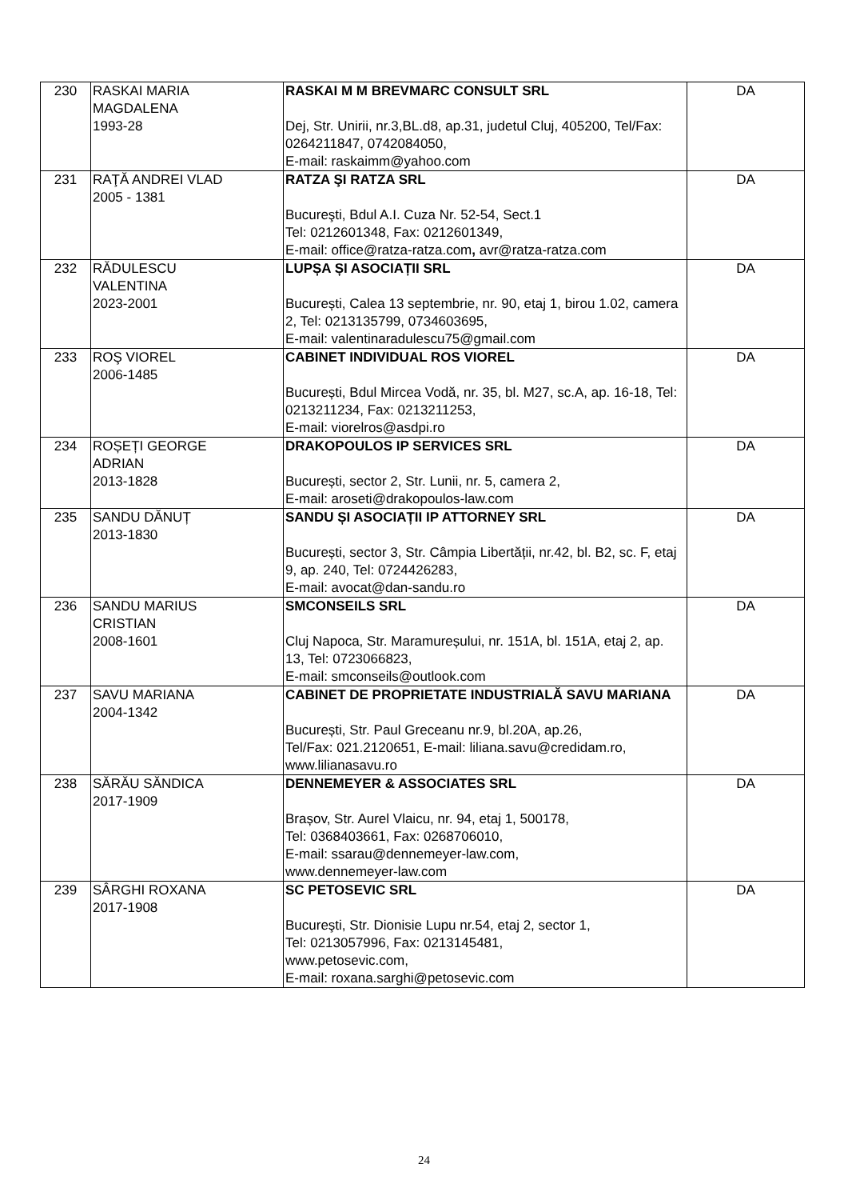| 230 | RASKAI MARIA MAGDALENA 1993-28 | RASKAI M M BREVMARC CONSULT SRL Dej, Str. Unirii, nr.3,BL.d8, ap.31, judetul Cluj, 405200, Tel/Fax: 0264211847, 0742084050, E-mail: raskaimm@yahoo.com | DA |
| 231 | RAŢĂ ANDREI VLAD 2005 - 1381 | RATZA ŞI RATZA SRL Bucureşti, Bdul A.I. Cuza Nr. 52-54, Sect.1 Tel: 0212601348, Fax: 0212601349, E-mail: office@ratza-ratza.com , avr@ratza-ratza.com | DA |
| 232 | RĂDULESCU VALENTINA 2023-2001 | LUPȘA ȘI ASOCIAȚII SRL București, Calea 13 septembrie, nr. 90, etaj 1, birou 1.02, camera 2, Tel: 0213135799, 0734603695, E-mail: valentinaradulescu75@gmail.com | DA |
| 233 | ROŞ VIOREL 2006-1485 | CABINET INDIVIDUAL ROS VIOREL București, Bdul Mircea Vodă, nr. 35, bl. M27, sc.A, ap. 16-18, Tel: 0213211234, Fax: 0213211253, E-mail: viorelros@asdpi.ro | DA |
| 234 | ROȘEȚI GEORGE ADRIAN 2013-1828 | DRAKOPOULOS IP SERVICES SRL București, sector 2, Str. Lunii, nr. 5, camera 2, E-mail: aroseti@drakopoulos-law.com | DA |
| 235 | SANDU DĂNUȚ 2013-1830 | SANDU ȘI ASOCIAȚII IP ATTORNEY SRL București, sector 3, Str. Câmpia Libertății, nr.42, bl. B2, sc. F, etaj 9, ap. 240, Tel: 0724426283, E-mail: avocat@dan-sandu.ro | DA |
| 236 | SANDU MARIUS CRISTIAN 2008-1601 | SMCONSEILS SRL Cluj Napoca, Str. Maramureșului, nr. 151A, bl. 151A, etaj 2, ap. 13, Tel: 0723066823, E-mail: smconseils@outlook.com | DA |
| 237 | SAVU MARIANA 2004-1342 | CABINET DE PROPRIETATE INDUSTRIALĂ SAVU MARIANA București, Str. Paul Greceanu nr.9, bl.20A, ap.26, Tel/Fax: 021.2120651, E-mail: liliana.savu@credidam.ro, www.lilianasavu.ro | DA |
| 238 | SĂRĂU SĂNDICA 2017-1909 | DENNEMEYER & ASSOCIATES SRL Brașov, Str. Aurel Vlaicu, nr. 94, etaj 1, 500178, Tel: 0368403661, Fax: 0268706010, E-mail: ssarau@dennemeyer-law.com, www.dennemeyer-law.com | DA |
| 239 | SÂRGHI ROXANA 2017-1908 | SC PETOSEVIC SRL Bucureşti, Str. Dionisie Lupu nr.54, etaj 2, sector 1, Tel: 0213057996, Fax: 0213145481, www.petosevic.com, E-mail: roxana.sarghi@petosevic.com | DA |
24